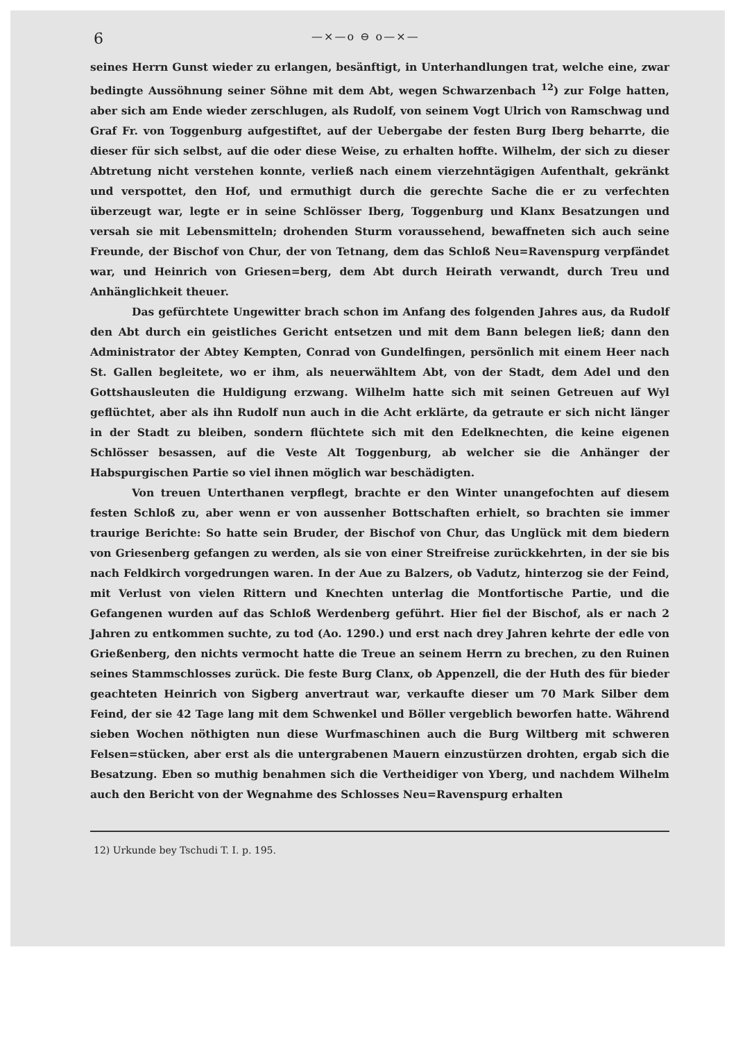6 —×—o ⊖ o—×—
seines Herrn Gunst wieder zu erlangen, besänftigt, in Unterhandlungen trat, welche eine, zwar bedingte Aussöhnung seiner Söhne mit dem Abt, wegen Schwarzenbach <sup>12</sup>) zur Folge hatten, aber sich am Ende wieder zerschlugen, als Rudolf, von seinem Vogt Ulrich von Ramschwag und Graf Fr. von Toggenburg aufgestiftet, auf der Uebergabe der festen Burg Iberg beharrte, die dieser für sich selbst, auf die oder diese Weise, zu erhalten hoffte. Wilhelm, der sich zu dieser Abtretung nicht verstehen konnte, verließ nach einem vierzehntägigen Aufenthalt, gekränkt und verspottet, den Hof, und ermuthigt durch die gerechte Sache die er zu verfechten überzeugt war, legte er in seine Schlösser Iberg, Toggenburg und Klanx Besatzungen und versah sie mit Lebensmitteln; drohenden Sturm voraussehend, bewaffneten sich auch seine Freunde, der Bischof von Chur, der von Tetnang, dem das Schloß Neu=Ravenspurg verpfändet war, und Heinrich von Griesen=berg, dem Abt durch Heirath verwandt, durch Treu und Anhänglichkeit theuer.
Das gefürchtete Ungewitter brach schon im Anfang des folgenden Jahres aus, da Rudolf den Abt durch ein geistliches Gericht entsetzen und mit dem Bann belegen ließ; dann den Administrator der Abtey Kempten, Conrad von Gundelfingen, persönlich mit einem Heer nach St. Gallen begleitete, wo er ihm, als neuerwähltem Abt, von der Stadt, dem Adel und den Gottshausleuten die Huldigung erzwang. Wilhelm hatte sich mit seinen Getreuen auf Wyl geflüchtet, aber als ihn Rudolf nun auch in die Acht erklärte, da getraute er sich nicht länger in der Stadt zu bleiben, sondern flüchtete sich mit den Edelknechten, die keine eigenen Schlösser besassen, auf die Veste Alt Toggenburg, ab welcher sie die Anhänger der Habspurgischen Partie so viel ihnen möglich war beschädigten.
Von treuen Unterthanen verpflegt, brachte er den Winter unangefochten auf diesem festen Schloß zu, aber wenn er von aussenher Bottschaften erhielt, so brachten sie immer traurige Berichte: So hatte sein Bruder, der Bischof von Chur, das Unglück mit dem biedern von Griesenberg gefangen zu werden, als sie von einer Streifreise zurückkehrten, in der sie bis nach Feldkirch vorgedrungen waren. In der Aue zu Balzers, ob Vadutz, hinterzog sie der Feind, mit Verlust von vielen Rittern und Knechten unterlag die Montfortische Partie, und die Gefangenen wurden auf das Schloß Werdenberg geführt. Hier fiel der Bischof, als er nach 2 Jahren zu entkommen suchte, zu tod (Ao. 1290.) und erst nach drey Jahren kehrte der edle von Grießenberg, den nichts vermocht hatte die Treue an seinem Herrn zu brechen, zu den Ruinen seines Stammschlosses zurück. Die feste Burg Clanx, ob Appenzell, die der Huth des für bieder geachteten Heinrich von Sigberg anvertraut war, verkaufte dieser um 70 Mark Silber dem Feind, der sie 42 Tage lang mit dem Schwenkel und Böller vergeblich beworfen hatte. Während sieben Wochen nöthigten nun diese Wurfmaschinen auch die Burg Wiltberg mit schweren Felsen=stücken, aber erst als die untergrabenen Mauern einzustürzen drohten, ergab sich die Besatzung. Eben so muthig benahmen sich die Vertheidiger von Yberg, und nachdem Wilhelm auch den Bericht von der Wegnahme des Schlosses Neu=Ravenspurg erhalten
12) Urkunde bey Tschudi T. I. p. 195.